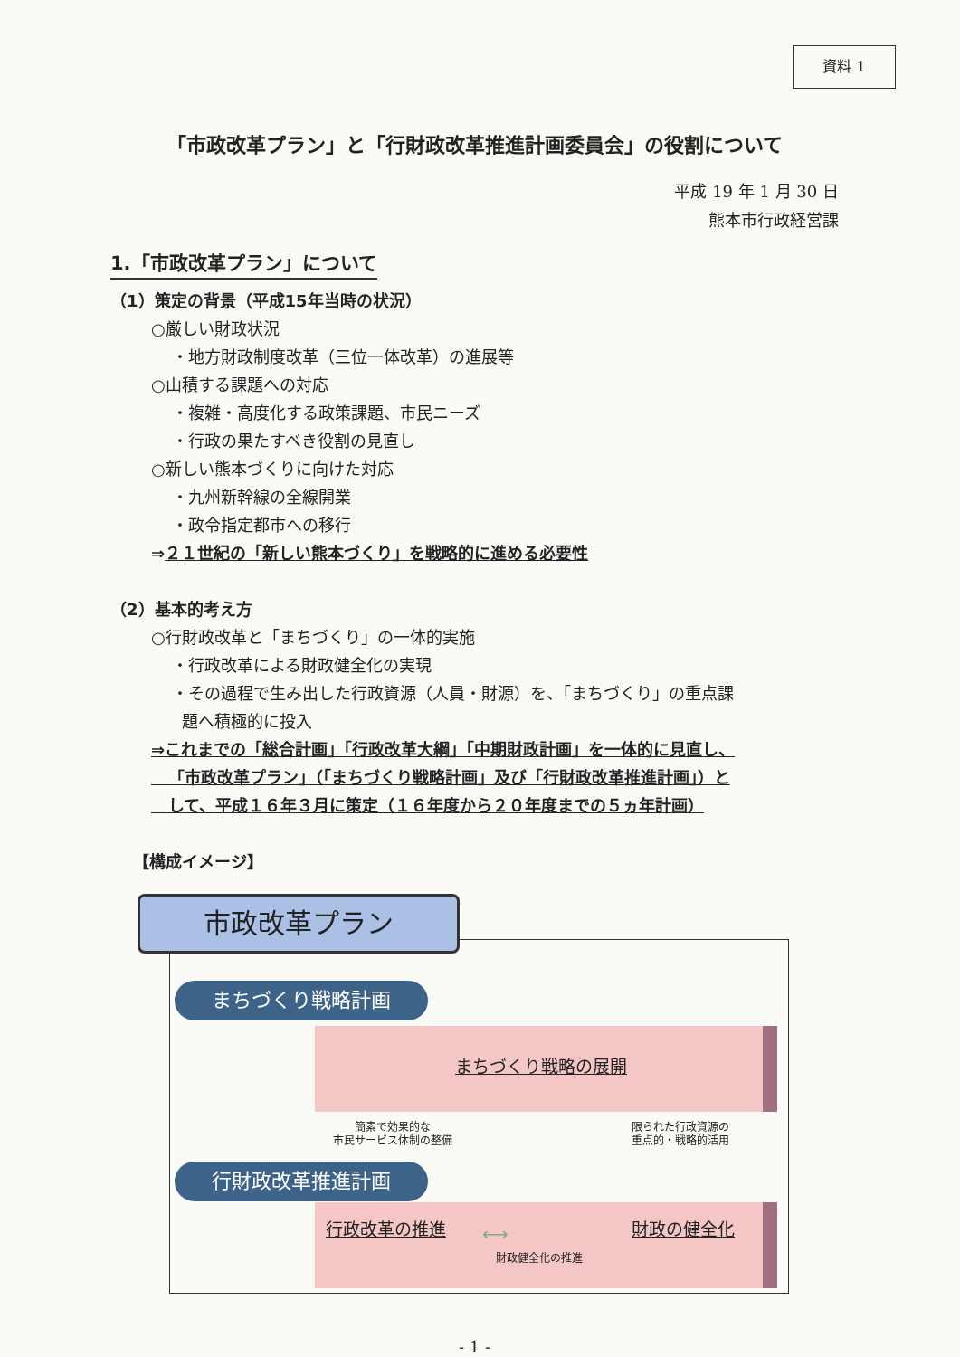資料 1
「市政改革プラン」と「行財政改革推進計画委員会」の役割について
平成 19 年 1 月 30 日
熊本市行政経営課
1.「市政改革プラン」について
（1）策定の背景（平成15年当時の状況）
○厳しい財政状況
・地方財政制度改革（三位一体改革）の進展等
○山積する課題への対応
・複雑・高度化する政策課題、市民ニーズ
・行政の果たすべき役割の見直し
○新しい熊本づくりに向けた対応
・九州新幹線の全線開業
・政令指定都市への移行
⇒２１世紀の「新しい熊本づくり」を戦略的に進める必要性
（2）基本的考え方
○行財政改革と「まちづくり」の一体的実施
・行政改革による財政健全化の実現
・その過程で生み出した行政資源（人員・財源）を、「まちづくり」の重点課
題へ積極的に投入
⇒これまでの「総合計画」「行政改革大綱」「中期財政計画」を一体的に見直し、
「市政改革プラン」（「まちづくり戦略計画」及び「行財政改革推進計画」）と
して、平成１６年３月に策定（１６年度から２０年度までの５ヵ年計画）
【構成イメージ】
市政改革プラン
まちづくり戦略計画
まちづくり戦略の展開
簡素で効果的な
市民サービス体制の整備
限られた行政資源の
重点的・戦略的活用
行財政改革推進計画
行政改革の推進 ⟷ 財政の健全化
財政健全化の推進
- 1 -